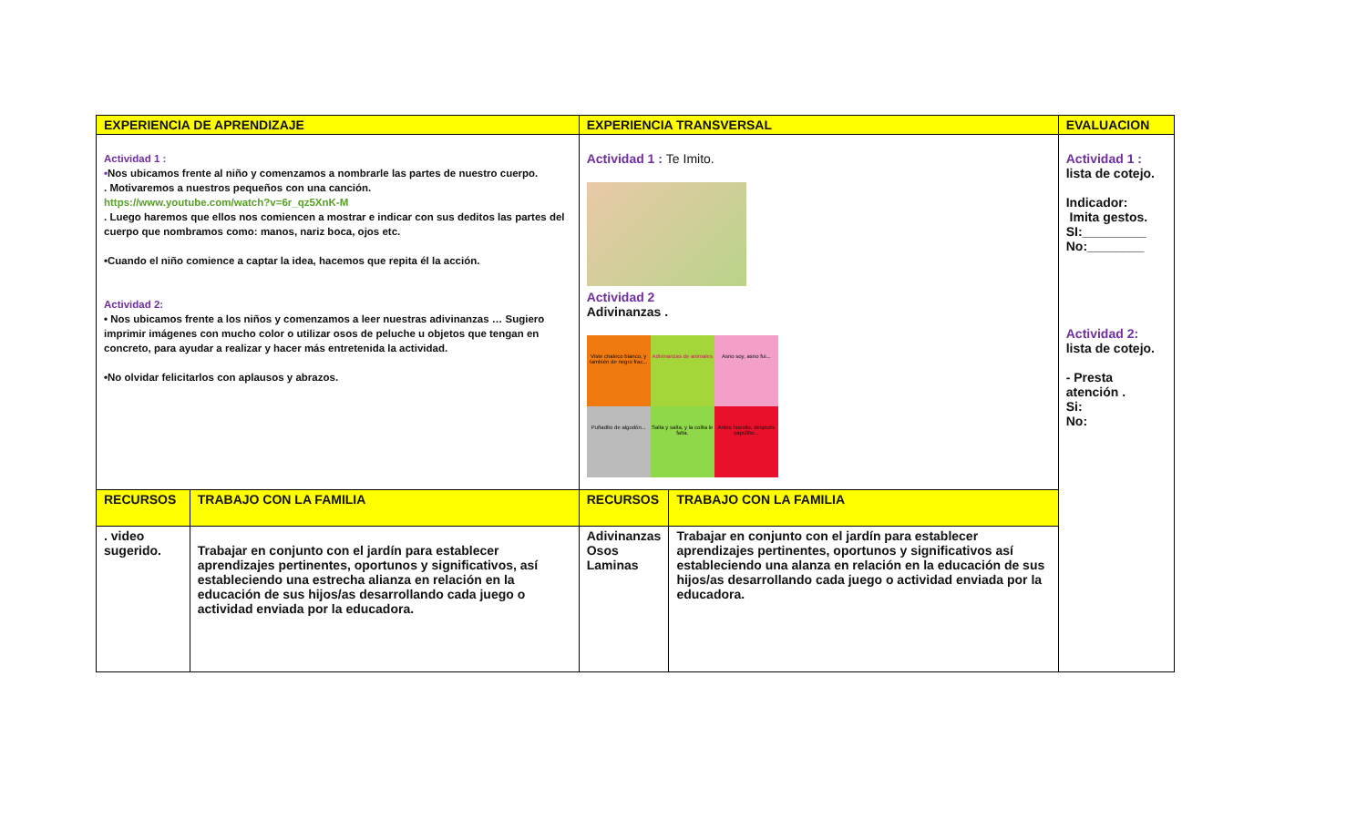| EXPERIENCIA DE APRENDIZAJE | | EXPERIENCIA TRANSVERSAL | | EVALUACION |
| --- | --- | --- | --- | --- |
| Actividad 1 : • Nos ubicamos frente al niño y comenzamos a nombrarle las partes de nuestro cuerpo. . Motivaremos a nuestros pequeños con una canción. https://www.youtube.com/watch?v=6r_qz5XnK-M . Luego haremos que ellos nos comiencen a mostrar e indicar con sus deditos las partes del cuerpo que nombramos como: manos, nariz boca, ojos etc. •Cuando el niño comience a captar la idea, hacemos que repita él la acción. Actividad 2: • Nos ubicamos frente a los niños y comenzamos a leer nuestras adivinanzas … Sugiero imprimir imágenes con mucho color o utilizar osos de peluche u objetos que tengan en concreto, para ayudar a realizar y hacer más entretenida la actividad. •No olvidar felicitarlos con aplausos y abrazos. | | Actividad 1 : Te Imito. Actividad 2 Adivinanzas . Viste chaleco blanco, y también de negro frac... Adivinanzas de animales Asno soy, asno fui... Puñadito de algodón... Salta y salta, y la colita le falta. Antes huevito, después capullito... | | Actividad 1 : lista de cotejo. Indicador: Imita gestos. SI:_________ No:________ Actividad 2: lista de cotejo. - Presta atención . Si: No: |
| RECURSOS | TRABAJO CON LA FAMILIA | RECURSOS | TRABAJO CON LA FAMILIA | |
| . video sugerido. | Trabajar en conjunto con el jardín para establecer aprendizajes pertinentes, oportunos y significativos, así estableciendo una estrecha alianza en relación en la educación de sus hijos/as desarrollando cada juego o actividad enviada por la educadora. | Adivinanzas Osos Laminas | Trabajar en conjunto con el jardín para establecer aprendizajes pertinentes, oportunos y significativos así estableciendo una alanza en relación en la educación de sus hijos/as desarrollando cada juego o actividad enviada por la educadora. | |